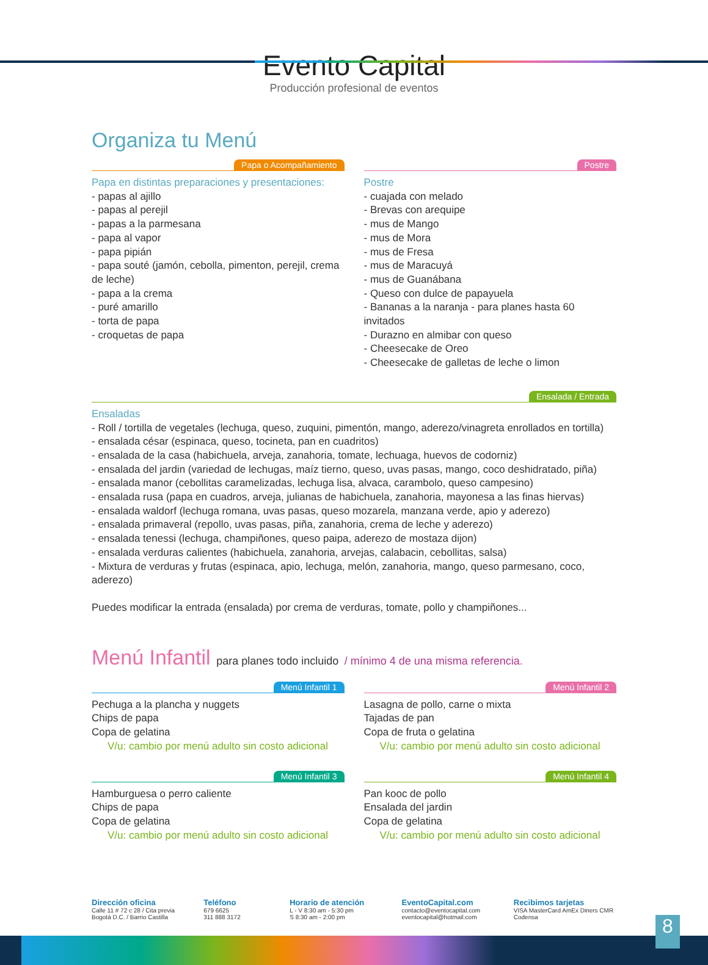Evento Capital
Producción profesional de eventos
Organiza tu Menú
Papa o Acompañamiento
Papa en distintas preparaciones y presentaciones:
- papas al ajillo
- papas al perejil
- papas a la parmesana
- papa al vapor
- papa pipián
- papa souté (jamón, cebolla, pimenton, perejil, crema de leche)
- papa a la crema
- puré amarillo
- torta de papa
- croquetas de papa
Postre
Postre
- cuajada con melado
- Brevas con arequipe
- mus de Mango
- mus de Mora
- mus de Fresa
- mus de Maracuyá
- mus de Guanábana
- Queso con dulce de papayuela
- Bananas a la naranja - para planes hasta 60 invitados
- Durazno en almibar con queso
- Cheesecake de Oreo
- Cheesecake de galletas de leche o limon
Ensalada / Entrada
Ensaladas
- Roll / tortilla de vegetales (lechuga, queso, zuquini, pimentón, mango, aderezo/vinagreta enrollados en tortilla)
- ensalada césar (espinaca, queso, tocineta, pan en cuadritos)
- ensalada de la casa (habichuela, arveja, zanahoria, tomate, lechuaga, huevos de codorniz)
- ensalada del jardin (variedad de lechugas, maíz tierno, queso, uvas pasas, mango, coco deshidratado, piña)
- ensalada manor (cebollitas caramelizadas, lechuga lisa, alvaca, carambolo, queso campesino)
- ensalada rusa (papa en cuadros, arveja, julianas de habichuela, zanahoria, mayonesa a las finas hiervas)
- ensalada waldorf (lechuga romana, uvas pasas, queso mozarela, manzana verde, apio y aderezo)
- ensalada primaveral (repollo, uvas pasas, piña, zanahoria, crema de leche y aderezo)
- ensalada tenessi (lechuga, champiñones, queso paipa, aderezo de mostaza dijon)
- ensalada verduras calientes (habichuela, zanahoria, arvejas, calabacin, cebollitas, salsa)
- Mixtura de verduras y frutas (espinaca, apio, lechuga, melón, zanahoria, mango, queso parmesano, coco, aderezo)
Puedes modificar la entrada (ensalada) por crema de verduras, tomate, pollo y champiñones...
Menú Infantil para planes todo incluido / mínimo 4 de una misma referencia.
Menú Infantil 1
Pechuga a la plancha y nuggets
Chips de papa
Copa de gelatina
V/u: cambio por menú adulto sin costo adicional
Menú Infantil 2
Lasagna de pollo, carne o mixta
Tajadas de pan
Copa de fruta o gelatina
V/u: cambio por menú adulto sin costo adicional
Menú Infantil 3
Hamburguesa o perro caliente
Chips de papa
Copa de gelatina
V/u: cambio por menú adulto sin costo adicional
Menú Infantil 4
Pan kooc de pollo
Ensalada del jardin
Copa de gelatina
V/u: cambio por menú adulto sin costo adicional
Dirección oficina
Calle 11 # 72 c 28 / Cita previa
Bogotá D.C. / Barrio Castilla
Teléfono
679 6625
311 888 3172
Horario de atención
L - V 8:30 am - 5:30 pm
S 8:30 am - 2:00 pm
EventoCapital.com
contacto@eventocapital.com
eventocapital@hotmail.com
Recibimos tarjetas
VISA MasterCard AmEx Diners CMR Codensa
8